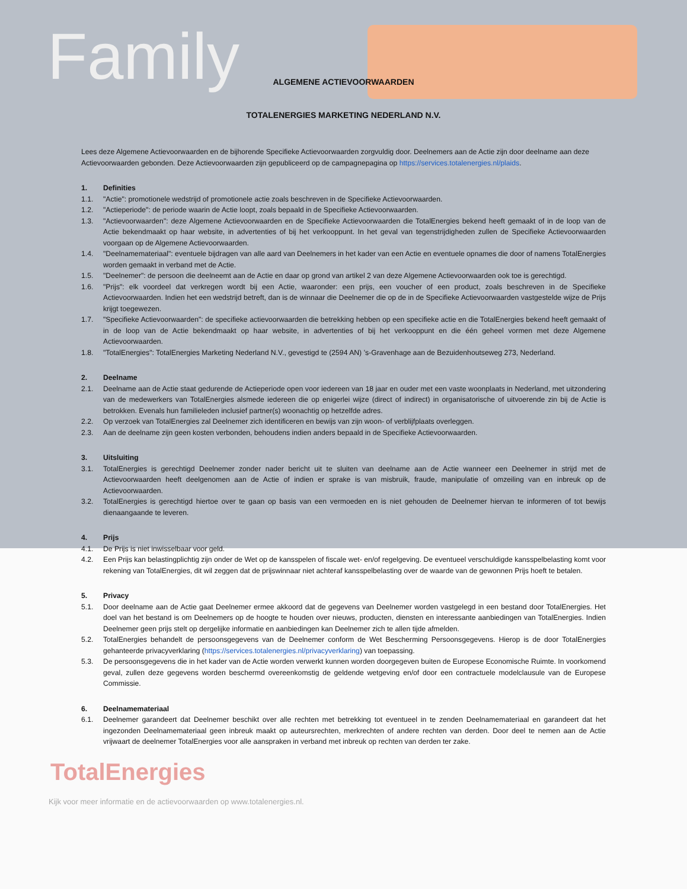Family
ALGEMENE ACTIEVOORWAARDEN
TOTALENERGIES MARKETING NEDERLAND N.V.
Lees deze Algemene Actievoorwaarden en de bijhorende Specifieke Actievoorwaarden zorgvuldig door. Deelnemers aan de Actie zijn door deelname aan deze Actievoorwaarden gebonden. Deze Actievoorwaarden zijn gepubliceerd op de campagnepagina op https://services.totalenergies.nl/plaids.
1. Definities
1.1. "Actie": promotionele wedstrijd of promotionele actie zoals beschreven in de Specifieke Actievoorwaarden.
1.2. "Actieperiode": de periode waarin de Actie loopt, zoals bepaald in de Specifieke Actievoorwaarden.
1.3. "Actievoorwaarden": deze Algemene Actievoorwaarden en de Specifieke Actievoorwaarden die TotalEnergies bekend heeft gemaakt of in de loop van de Actie bekendmaakt op haar website, in advertenties of bij het verkooppunt. In het geval van tegenstrijdigheden zullen de Specifieke Actievoorwaarden voorgaan op de Algemene Actievoorwaarden.
1.4. "Deelnamemateriaal": eventuele bijdragen van alle aard van Deelnemers in het kader van een Actie en eventuele opnames die door of namens TotalEnergies worden gemaakt in verband met de Actie.
1.5. "Deelnemer": de persoon die deelneemt aan de Actie en daar op grond van artikel 2 van deze Algemene Actievoorwaarden ook toe is gerechtigd.
1.6. "Prijs": elk voordeel dat verkregen wordt bij een Actie, waaronder: een prijs, een voucher of een product, zoals beschreven in de Specifieke Actievoorwaarden. Indien het een wedstrijd betreft, dan is de winnaar die Deelnemer die op de in de Specifieke Actievoorwaarden vastgestelde wijze de Prijs krijgt toegewezen.
1.7. "Specifieke Actievoorwaarden": de specifieke actievoorwaarden die betrekking hebben op een specifieke actie en die TotalEnergies bekend heeft gemaakt of in de loop van de Actie bekendmaakt op haar website, in advertenties of bij het verkooppunt en die één geheel vormen met deze Algemene Actievoorwaarden.
1.8. "TotalEnergies": TotalEnergies Marketing Nederland N.V., gevestigd te (2594 AN) ’s-Gravenhage aan de Bezuidenhoutseweg 273, Nederland.
2. Deelname
2.1. Deelname aan de Actie staat gedurende de Actieperiode open voor iedereen van 18 jaar en ouder met een vaste woonplaats in Nederland, met uitzondering van de medewerkers van TotalEnergies alsmede iedereen die op enigerlei wijze (direct of indirect) in organisatorische of uitvoerende zin bij de Actie is betrokken. Evenals hun familieleden inclusief partner(s) woonachtig op hetzelfde adres.
2.2. Op verzoek van TotalEnergies zal Deelnemer zich identificeren en bewijs van zijn woon- of verblijfplaats overleggen.
2.3. Aan de deelname zijn geen kosten verbonden, behoudens indien anders bepaald in de Specifieke Actievoorwaarden.
3. Uitsluiting
3.1. TotalEnergies is gerechtigd Deelnemer zonder nader bericht uit te sluiten van deelname aan de Actie wanneer een Deelnemer in strijd met de Actievoorwaarden heeft deelgenomen aan de Actie of indien er sprake is van misbruik, fraude, manipulatie of omzeiling van en inbreuk op de Actievoorwaarden.
3.2. TotalEnergies is gerechtigd hiertoe over te gaan op basis van een vermoeden en is niet gehouden de Deelnemer hiervan te informeren of tot bewijs dienaangaande te leveren.
4. Prijs
4.1. De Prijs is niet inwisselbaar voor geld.
4.2. Een Prijs kan belastingplichtig zijn onder de Wet op de kansspelen of fiscale wet- en/of regelgeving. De eventueel verschuldigde kansspelbelasting komt voor rekening van TotalEnergies, dit wil zeggen dat de prijswinnaar niet achteraf kansspelbelasting over de waarde van de gewonnen Prijs hoeft te betalen.
5. Privacy
5.1. Door deelname aan de Actie gaat Deelnemer ermee akkoord dat de gegevens van Deelnemer worden vastgelegd in een bestand door TotalEnergies. Het doel van het bestand is om Deelnemers op de hoogte te houden over nieuws, producten, diensten en interessante aanbiedingen van TotalEnergies. Indien Deelnemer geen prijs stelt op dergelijke informatie en aanbiedingen kan Deelnemer zich te allen tijde afmelden.
5.2. TotalEnergies behandelt de persoonsgegevens van de Deelnemer conform de Wet Bescherming Persoonsgegevens. Hierop is de door TotalEnergies gehanteerde privacyverklaring (https://services.totalenergies.nl/privacyverklaring) van toepassing.
5.3. De persoonsgegevens die in het kader van de Actie worden verwerkt kunnen worden doorgegeven buiten de Europese Economische Ruimte. In voorkomend geval, zullen deze gegevens worden beschermd overeenkomstig de geldende wetgeving en/of door een contractuele modelclausule van de Europese Commissie.
6. Deelnamemateriaal
6.1. Deelnemer garandeert dat Deelnemer beschikt over alle rechten met betrekking tot eventueel in te zenden Deelnamemateriaal en garandeert dat het ingezonden Deelnamemateriaal geen inbreuk maakt op auteursrechten, merkrechten of andere rechten van derden. Door deel te nemen aan de Actie vrijwaart de deelnemer TotalEnergies voor alle aanspraken in verband met inbreuk op rechten van derden ter zake.
TotalEnergies
Kijk voor meer informatie en de actievoorwaarden op www.totalenergies.nl.